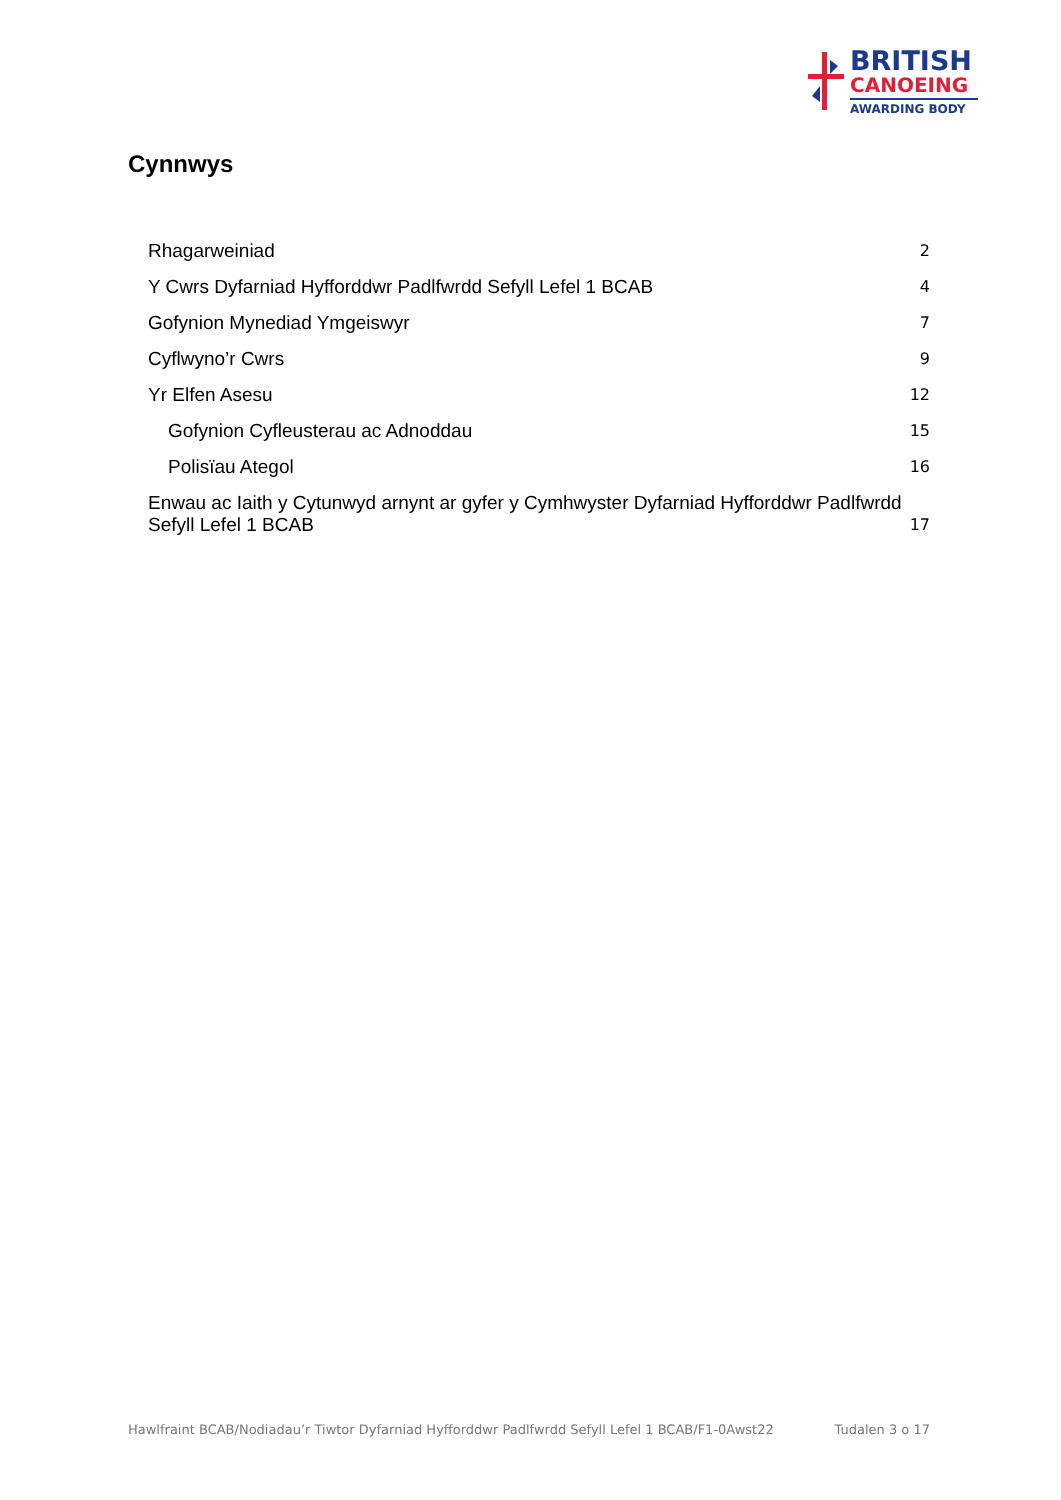BRITISH
CANOEING
AWARDING BODY
Cynnwys
Rhagarweiniad 2
Y Cwrs Dyfarniad Hyfforddwr Padlfwrdd Sefyll Lefel 1 BCAB 4
Gofynion Mynediad Ymgeiswyr 7
Cyflwyno’r Cwrs 9
Yr Elfen Asesu 12
Gofynion Cyfleusterau ac Adnoddau 15
Polisïau Ategol 16
Enwau ac Iaith y Cytunwyd arnynt ar gyfer y Cymhwyster Dyfarniad Hyfforddwr Padlfwrdd Sefyll Lefel 1 BCAB 17
Hawlfraint BCAB/Nodiadau’r Tiwtor Dyfarniad Hyfforddwr Padlfwrdd Sefyll Lefel 1 BCAB/F1-0Awst22 Tudalen 3 o 17